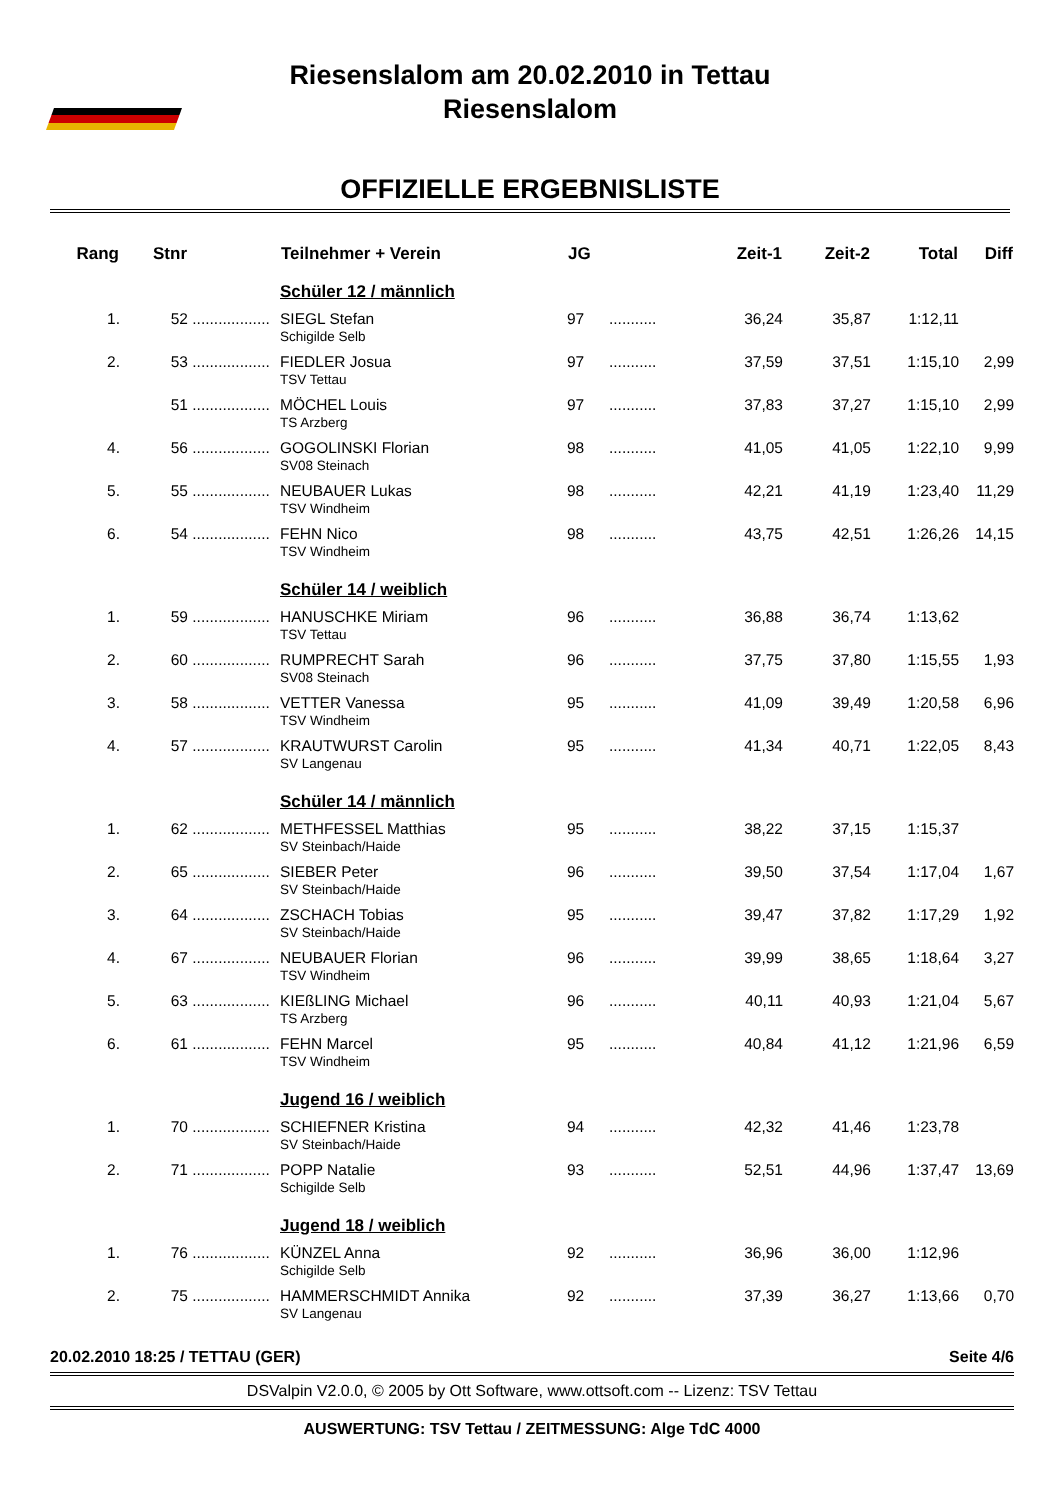Riesenslalom am 20.02.2010 in Tettau
Riesenslalom
OFFIZIELLE ERGEBNISLISTE
| Rang | Stnr | | Teilnehmer + Verein | JG | | Zeit-1 | Zeit-2 | Total | Diff |
| --- | --- | --- | --- | --- | --- | --- | --- | --- | --- |
| | | | Schüler 12 / männlich | | | | | | |
| 1. | 52 | .................. | SIEGL Stefan Schigilde Selb | 97 | ........... | 36,24 | 35,87 | 1:12,11 | |
| 2. | 53 | .................. | FIEDLER Josua TSV Tettau | 97 | ........... | 37,59 | 37,51 | 1:15,10 | 2,99 |
| | 51 | .................. | MÖCHEL Louis TS Arzberg | 97 | ........... | 37,83 | 37,27 | 1:15,10 | 2,99 |
| 4. | 56 | .................. | GOGOLINSKI Florian SV08 Steinach | 98 | ........... | 41,05 | 41,05 | 1:22,10 | 9,99 |
| 5. | 55 | .................. | NEUBAUER Lukas TSV Windheim | 98 | ........... | 42,21 | 41,19 | 1:23,40 | 11,29 |
| 6. | 54 | .................. | FEHN Nico TSV Windheim | 98 | ........... | 43,75 | 42,51 | 1:26,26 | 14,15 |
| | | | Schüler 14 / weiblich | | | | | | |
| 1. | 59 | .................. | HANUSCHKE Miriam TSV Tettau | 96 | ........... | 36,88 | 36,74 | 1:13,62 | |
| 2. | 60 | .................. | RUMPRECHT Sarah SV08 Steinach | 96 | ........... | 37,75 | 37,80 | 1:15,55 | 1,93 |
| 3. | 58 | .................. | VETTER Vanessa TSV Windheim | 95 | ........... | 41,09 | 39,49 | 1:20,58 | 6,96 |
| 4. | 57 | .................. | KRAUTWURST Carolin SV Langenau | 95 | ........... | 41,34 | 40,71 | 1:22,05 | 8,43 |
| | | | Schüler 14 / männlich | | | | | | |
| 1. | 62 | .................. | METHFESSEL Matthias SV Steinbach/Haide | 95 | ........... | 38,22 | 37,15 | 1:15,37 | |
| 2. | 65 | .................. | SIEBER Peter SV Steinbach/Haide | 96 | ........... | 39,50 | 37,54 | 1:17,04 | 1,67 |
| 3. | 64 | .................. | ZSCHACH Tobias SV Steinbach/Haide | 95 | ........... | 39,47 | 37,82 | 1:17,29 | 1,92 |
| 4. | 67 | .................. | NEUBAUER Florian TSV Windheim | 96 | ........... | 39,99 | 38,65 | 1:18,64 | 3,27 |
| 5. | 63 | .................. | KIEßLING Michael TS Arzberg | 96 | ........... | 40,11 | 40,93 | 1:21,04 | 5,67 |
| 6. | 61 | .................. | FEHN Marcel TSV Windheim | 95 | ........... | 40,84 | 41,12 | 1:21,96 | 6,59 |
| | | | Jugend 16 / weiblich | | | | | | |
| 1. | 70 | .................. | SCHIEFNER Kristina SV Steinbach/Haide | 94 | ........... | 42,32 | 41,46 | 1:23,78 | |
| 2. | 71 | .................. | POPP Natalie Schigilde Selb | 93 | ........... | 52,51 | 44,96 | 1:37,47 | 13,69 |
| | | | Jugend 18 / weiblich | | | | | | |
| 1. | 76 | .................. | KÜNZEL Anna Schigilde Selb | 92 | ........... | 36,96 | 36,00 | 1:12,96 | |
| 2. | 75 | .................. | HAMMERSCHMIDT Annika SV Langenau | 92 | ........... | 37,39 | 36,27 | 1:13,66 | 0,70 |
20.02.2010 18:25 / TETTAU (GER) Seite 4/6
DSValpin V2.0.0, © 2005 by Ott Software, www.ottsoft.com -- Lizenz: TSV Tettau
AUSWERTUNG: TSV Tettau / ZEITMESSUNG: Alge TdC 4000